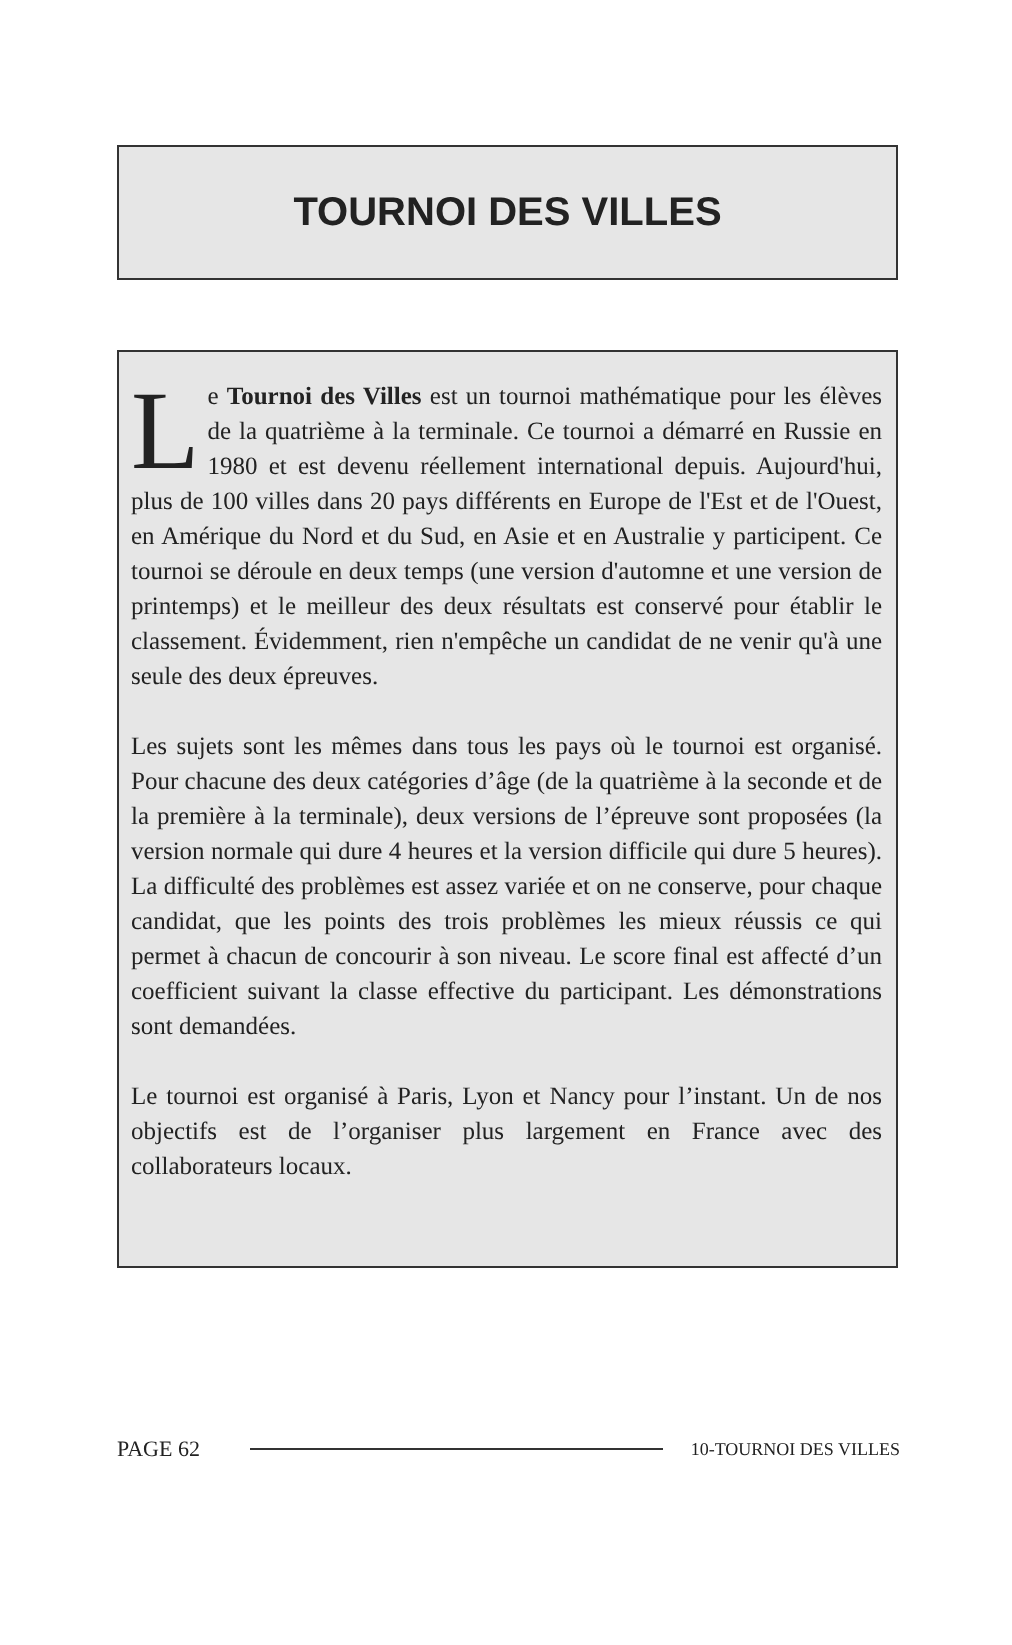TOURNOI DES VILLES
Le Tournoi des Villes est un tournoi mathématique pour les élèves de la quatrième à la terminale. Ce tournoi a démarré en Russie en 1980 et est devenu réellement international depuis. Aujourd'hui, plus de 100 villes dans 20 pays différents en Europe de l'Est et de l'Ouest, en Amérique du Nord et du Sud, en Asie et en Australie y participent. Ce tournoi se déroule en deux temps (une version d'automne et une version de printemps) et le meilleur des deux résultats est conservé pour établir le classement. Évidemment, rien n'empêche un candidat de ne venir qu'à une seule des deux épreuves.
Les sujets sont les mêmes dans tous les pays où le tournoi est organisé. Pour chacune des deux catégories d’âge (de la quatrième à la seconde et de la première à la terminale), deux versions de l’épreuve sont proposées (la version normale qui dure 4 heures et la version difficile qui dure 5 heures). La difficulté des problèmes est assez variée et on ne conserve, pour chaque candidat, que les points des trois problèmes les mieux réussis ce qui permet à chacun de concourir à son niveau. Le score final est affecté d’un coefficient suivant la classe effective du participant. Les démonstrations sont demandées.
Le tournoi est organisé à Paris, Lyon et Nancy pour l’instant. Un de nos objectifs est de l’organiser plus largement en France avec des collaborateurs locaux.
PAGE 62 10-TOURNOI DES VILLES